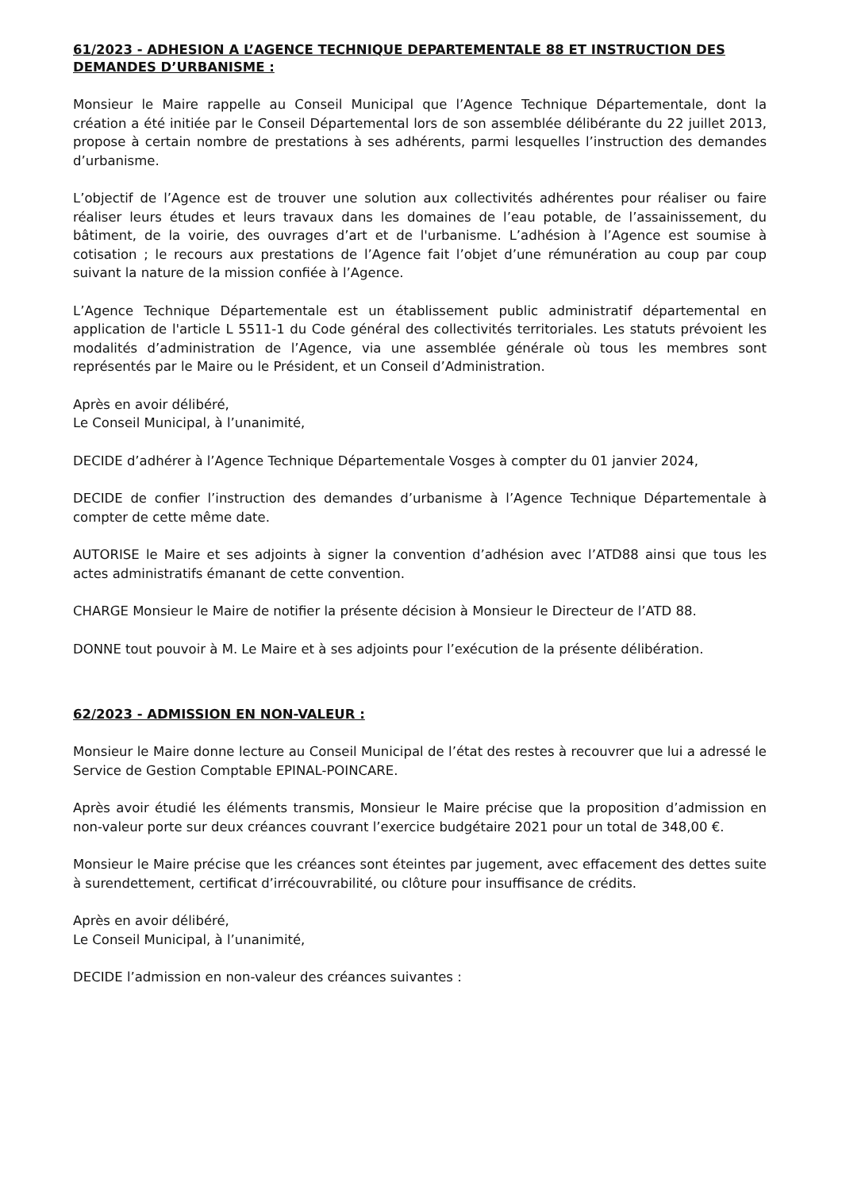61/2023 - ADHESION A L’AGENCE TECHNIQUE DEPARTEMENTALE 88 ET INSTRUCTION DES DEMANDES D’URBANISME :
Monsieur le Maire rappelle au Conseil Municipal que l’Agence Technique Départementale, dont la création a été initiée par le Conseil Départemental lors de son assemblée délibérante du 22 juillet 2013, propose à certain nombre de prestations à ses adhérents, parmi lesquelles l’instruction des demandes d’urbanisme.
L’objectif de l’Agence est de trouver une solution aux collectivités adhérentes pour réaliser ou faire réaliser leurs études et leurs travaux dans les domaines de l’eau potable, de l’assainissement, du bâtiment, de la voirie, des ouvrages d’art et de l'urbanisme. L’adhésion à l’Agence est soumise à cotisation ; le recours aux prestations de l’Agence fait l’objet d’une rémunération au coup par coup suivant la nature de la mission confiée à l’Agence.
L’Agence Technique Départementale est un établissement public administratif départemental en application de l'article L 5511-1 du Code général des collectivités territoriales. Les statuts prévoient les modalités d’administration de l’Agence, via une assemblée générale où tous les membres sont représentés par le Maire ou le Président, et un Conseil d’Administration.
Après en avoir délibéré,
Le Conseil Municipal, à l’unanimité,
DECIDE d’adhérer à l’Agence Technique Départementale Vosges à compter du 01 janvier 2024,
DECIDE de confier l’instruction des demandes d’urbanisme à l’Agence Technique Départementale à compter de cette même date.
AUTORISE le Maire et ses adjoints à signer la convention d’adhésion avec l’ATD88 ainsi que tous les actes administratifs émanant de cette convention.
CHARGE Monsieur le Maire de notifier la présente décision à Monsieur le Directeur de l’ATD 88.
DONNE tout pouvoir à M. Le Maire et à ses adjoints pour l’exécution de la présente délibération.
62/2023 - ADMISSION EN NON-VALEUR :
Monsieur le Maire donne lecture au Conseil Municipal de l’état des restes à recouvrer que lui a adressé le Service de Gestion Comptable EPINAL-POINCARE.
Après avoir étudié les éléments transmis, Monsieur le Maire précise que la proposition d’admission en non-valeur porte sur deux créances couvrant l’exercice budgétaire 2021 pour un total de 348,00 €.
Monsieur le Maire précise que les créances sont éteintes par jugement, avec effacement des dettes suite à surendettement, certificat d’irrécouvrabilité, ou clôture pour insuffisance de crédits.
Après en avoir délibéré,
Le Conseil Municipal, à l’unanimité,
DECIDE l’admission en non-valeur des créances suivantes :